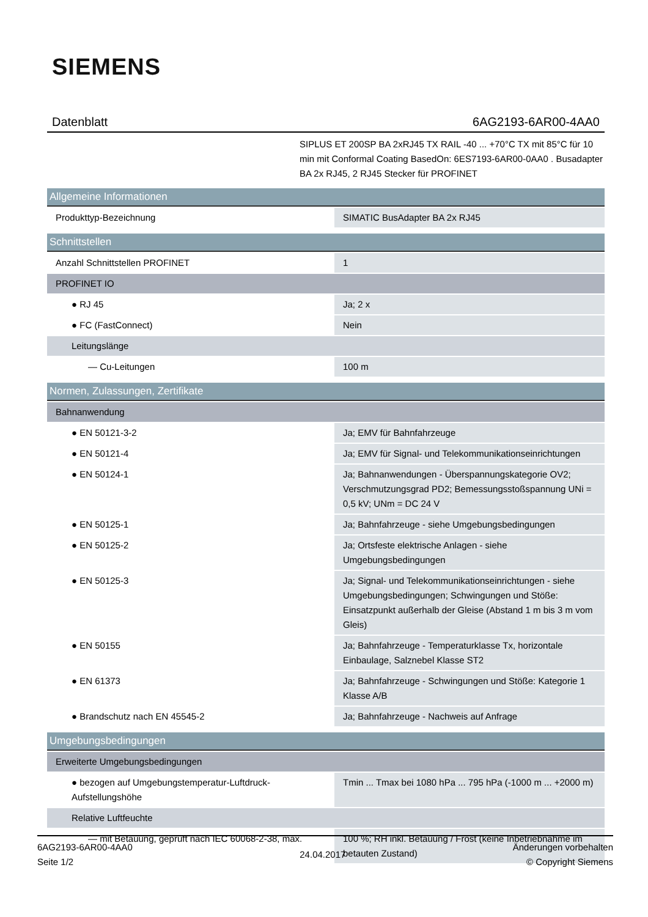SIEMENS
Datenblatt 6AG2193-6AR00-4AA0
SIPLUS ET 200SP BA 2xRJ45 TX RAIL -40 ... +70°C TX mit 85°C für 10 min mit Conformal Coating BasedOn: 6ES7193-6AR00-0AA0 . Busadapter BA 2x RJ45, 2 RJ45 Stecker für PROFINET
| Allgemeine Informationen | |
| Produkttyp-Bezeichnung | SIMATIC BusAdapter BA 2x RJ45 |
| Schnittstellen | |
| Anzahl Schnittstellen PROFINET | 1 |
| PROFINET IO | |
| ● RJ 45 | Ja; 2 x |
| ● FC (FastConnect) | Nein |
| Leitungslänge | |
| — Cu-Leitungen | 100 m |
| Normen, Zulassungen, Zertifikate | |
| Bahnanwendung | |
| ● EN 50121-3-2 | Ja; EMV für Bahnfahrzeuge |
| ● EN 50121-4 | Ja; EMV für Signal- und Telekommunikationseinrichtungen |
| ● EN 50124-1 | Ja; Bahnanwendungen - Überspannungskategorie OV2; Verschmutzungsgrad PD2; Bemessungsstoßspannung UNi = 0,5 kV; UNm = DC 24 V |
| ● EN 50125-1 | Ja; Bahnfahrzeuge - siehe Umgebungsbedingungen |
| ● EN 50125-2 | Ja; Ortsfeste elektrische Anlagen - siehe Umgebungsbedingungen |
| ● EN 50125-3 | Ja; Signal- und Telekommunikationseinrichtungen - siehe Umgebungsbedingungen; Schwingungen und Stöße: Einsatzpunkt außerhalb der Gleise (Abstand 1 m bis 3 m vom Gleis) |
| ● EN 50155 | Ja; Bahnfahrzeuge - Temperaturklasse Tx, horizontale Einbaulage, Salznebel Klasse ST2 |
| ● EN 61373 | Ja; Bahnfahrzeuge - Schwingungen und Stöße: Kategorie 1 Klasse A/B |
| ● Brandschutz nach EN 45545-2 | Ja; Bahnfahrzeuge - Nachweis auf Anfrage |
| Umgebungsbedingungen | |
| Erweiterte Umgebungsbedingungen | |
| ● bezogen auf Umgebungstemperatur-Luftdruck-Aufstellungshöhe | Tmin ... Tmax bei 1080 hPa ... 795 hPa (-1000 m ... +2000 m) |
| Relative Luftfeuchte | |
| — mit Betauung, geprüft nach IEC 60068-2-38, max. | 100 %; RH inkl. Betauung / Frost (keine Inbetriebnahme im betauten Zustand) |
6AG2193-6AR00-4AA0
Seite 1/2
24.04.2017
Änderungen vorbehalten
© Copyright Siemens